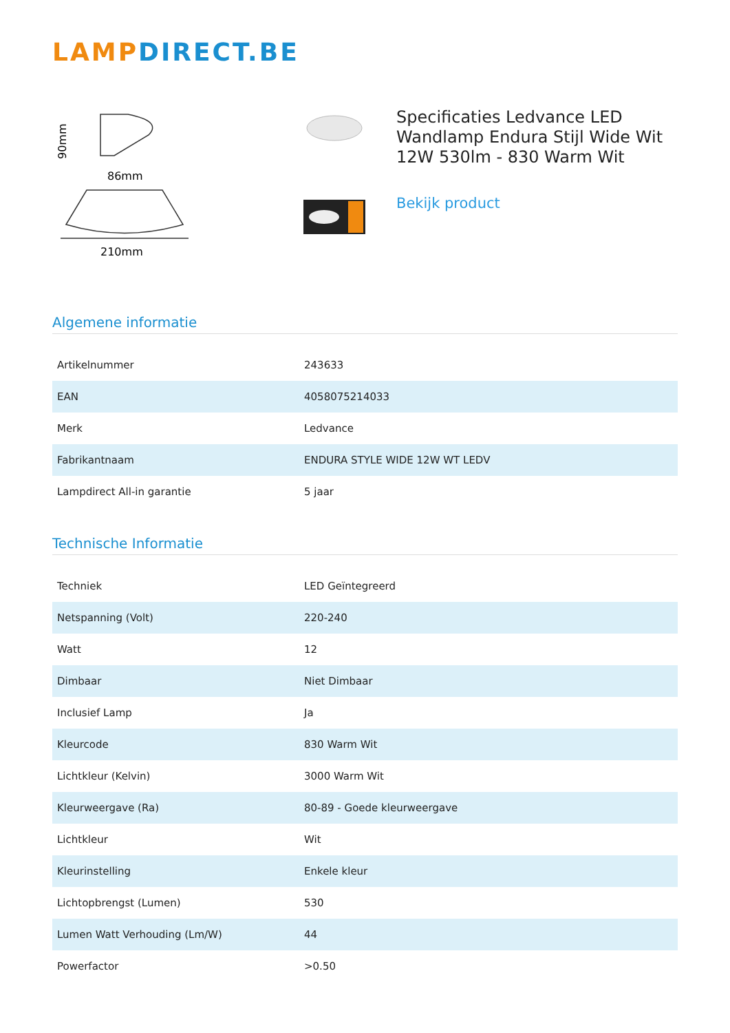LAMP DIRECT.BE
90mm
86mm
210mm
Specificaties Ledvance LED Wandlamp Endura Stijl Wide Wit 12W 530lm - 830 Warm Wit
Bekijk product
Algemene informatie
| Artikelnummer | 243633 |
| EAN | 4058075214033 |
| Merk | Ledvance |
| Fabrikantnaam | ENDURA STYLE WIDE 12W WT LEDV |
| Lampdirect All-in garantie | 5 jaar |
Technische Informatie
| Techniek | LED Geïntegreerd |
| Netspanning (Volt) | 220-240 |
| Watt | 12 |
| Dimbaar | Niet Dimbaar |
| Inclusief Lamp | Ja |
| Kleurcode | 830 Warm Wit |
| Lichtkleur (Kelvin) | 3000 Warm Wit |
| Kleurweergave (Ra) | 80-89 - Goede kleurweergave |
| Lichtkleur | Wit |
| Kleurinstelling | Enkele kleur |
| Lichtopbrengst (Lumen) | 530 |
| Lumen Watt Verhouding (Lm/W) | 44 |
| Powerfactor | >0.50 |